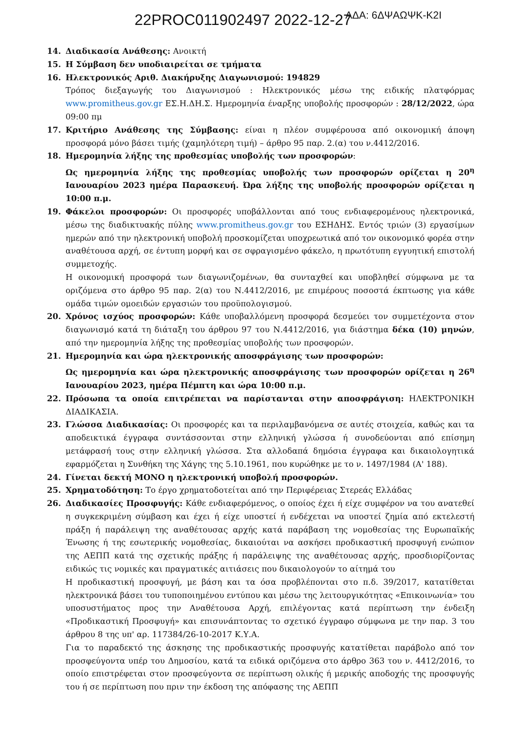22PROC011902497 2022-12-27 ΑΔΑ: 6ΔΨΑΩΨΚ-Κ2Ι
14. Διαδικασία Ανάθεσης: Ανοικτή
15. Η Σύμβαση δεν υποδιαιρείται σε τμήματα
16. Ηλεκτρονικός Αριθ. Διακήρυξης Διαγωνισμού: 194829
Τρόπος διεξαγωγής του Διαγωνισμού : Ηλεκτρονικός μέσω της ειδικής πλατφόρμας www.promitheus.gov.gr ΕΣ.Η.ΔΗ.Σ. Ημερομηνία έναρξης υποβολής προσφορών : 28/12/2022, ώρα 09:00 πμ
17. Κριτήριο Ανάθεσης της Σύμβασης: είναι η πλέον συμφέρουσα από οικονομική άποψη προσφορά μόνο βάσει τιμής (χαμηλότερη τιμή) – άρθρο 95 παρ. 2.(α) του ν.4412/2016.
18. Ημερομηνία λήξης της προθεσμίας υποβολής των προσφορών:
Ως ημερομηνία λήξης της προθεσμίας υποβολής των προσφορών ορίζεται η 20<sup>η</sup> Ιανουαρίου 2023 ημέρα Παρασκευή. Ώρα λήξης της υποβολής προσφορών ορίζεται η 10:00 π.μ.
19. Φάκελοι προσφορών: Οι προσφορές υποβάλλονται από τους ενδιαφερομένους ηλεκτρονικά, μέσω της διαδικτυακής πύλης www.promitheus.gov.gr του ΕΣΗΔΗΣ. Εντός τριών (3) εργασίμων ημερών από την ηλεκτρονική υποβολή προσκομίζεται υποχρεωτικά από τον οικονομικό φορέα στην αναθέτουσα αρχή, σε έντυπη μορφή και σε σφραγισμένο φάκελο, η πρωτότυπη εγγυητική επιστολή συμμετοχής.
Η οικονομική προσφορά των διαγωνιζομένων, θα συνταχθεί και υποβληθεί σύμφωνα με τα οριζόμενα στο άρθρο 95 παρ. 2(α) του Ν.4412/2016, με επιμέρους ποσοστά έκπτωσης για κάθε ομάδα τιμών ομοειδών εργασιών του προϋπολογισμού.
20. Χρόνος ισχύος προσφορών: Κάθε υποβαλλόμενη προσφορά δεσμεύει τον συμμετέχοντα στον διαγωνισμό κατά τη διάταξη του άρθρου 97 του Ν.4412/2016, για διάστημα δέκα (10) μηνών, από την ημερομηνία λήξης της προθεσμίας υποβολής των προσφορών.
21. Ημερομηνία και ώρα ηλεκτρονικής αποσφράγισης των προσφορών:
Ως ημερομηνία και ώρα ηλεκτρονικής αποσφράγισης των προσφορών ορίζεται η 26<sup>η</sup> Ιανουαρίου 2023, ημέρα Πέμπτη και ώρα 10:00 π.μ.
22. Πρόσωπα τα οποία επιτρέπεται να παρίστανται στην αποσφράγιση: ΗΛΕΚΤΡΟΝΙΚΗ ΔΙΑΔΙΚΑΣΙΑ.
23. Γλώσσα Διαδικασίας: Οι προσφορές και τα περιλαμβανόμενα σε αυτές στοιχεία, καθώς και τα αποδεικτικά έγγραφα συντάσσονται στην ελληνική γλώσσα ή συνοδεύονται από επίσημη μετάφρασή τους στην ελληνική γλώσσα. Στα αλλοδαπά δημόσια έγγραφα και δικαιολογητικά εφαρμόζεται η Συνθήκη της Χάγης της 5.10.1961, που κυρώθηκε με το ν. 1497/1984 (Α' 188).
24. Γίνεται δεκτή ΜΟΝΟ η ηλεκτρονική υποβολή προσφορών.
25. Χρηματοδότηση: Το έργο χρηματοδοτείται από την Περιφέρειας Στερεάς Ελλάδας
26. Διαδικασίες Προσφυγής: Κάθε ενδιαφερόμενος, ο οποίος έχει ή είχε συμφέρον να του ανατεθεί η συγκεκριμένη σύμβαση και έχει ή είχε υποστεί ή ενδέχεται να υποστεί ζημία από εκτελεστή πράξη ή παράλειψη της αναθέτουσας αρχής κατά παράβαση της νομοθεσίας της Ευρωπαϊκής Ένωσης ή της εσωτερικής νομοθεσίας, δικαιούται να ασκήσει προδικαστική προσφυγή ενώπιον της ΑΕΠΠ κατά της σχετικής πράξης ή παράλειψης της αναθέτουσας αρχής, προσδιορίζοντας ειδικώς τις νομικές και πραγματικές αιτιάσεις που δικαιολογούν το αίτημά του
Η προδικαστική προσφυγή, με βάση και τα όσα προβλέπονται στο π.δ. 39/2017, κατατίθεται ηλεκτρονικά βάσει του τυποποιημένου εντύπου και μέσω της λειτουργικότητας «Επικοινωνία» του υποσυστήματος προς την Αναθέτουσα Αρχή, επιλέγοντας κατά περίπτωση την ένδειξη «Προδικαστική Προσφυγή» και επισυνάπτοντας το σχετικό έγγραφο σύμφωνα με την παρ. 3 του άρθρου 8 της υπ' αρ. 117384/26-10-2017 Κ.Υ.Α.
Για το παραδεκτό της άσκησης της προδικαστικής προσφυγής κατατίθεται παράβολο από τον προσφεύγοντα υπέρ του Δημοσίου, κατά τα ειδικά οριζόμενα στο άρθρο 363 του ν. 4412/2016, το οποίο επιστρέφεται στον προσφεύγοντα σε περίπτωση ολικής ή μερικής αποδοχής της προσφυγής του ή σε περίπτωση που πριν την έκδοση της απόφασης της ΑΕΠΠ